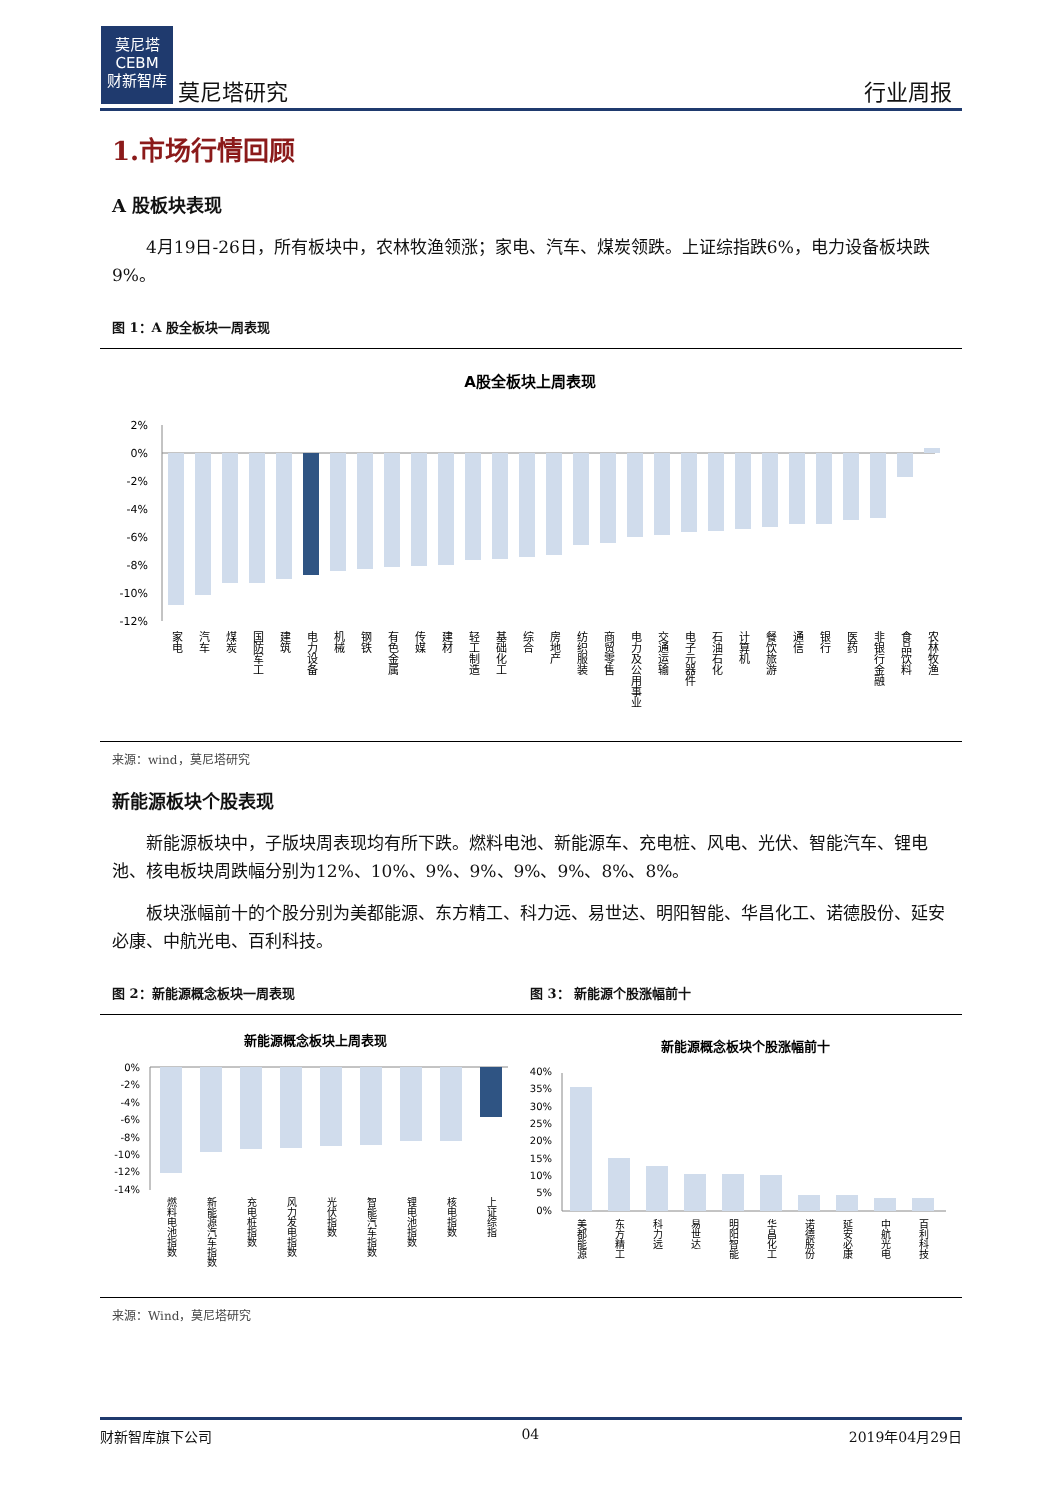莫尼塔
CEBM
财新智库
莫尼塔研究 行业周报
1.市场行情回顾
A 股板块表现
4月19日-26日，所有板块中，农林牧渔领涨；家电、汽车、煤炭领跌。上证综指跌6%，电力设备板块跌9%。
图 1：A 股全板块一周表现
A股全板块上周表现
2%
0%
-2%
-4%
-6%
-8%
-10%
-12%
家电
汽车
煤炭
国防军工
建筑
电力设备
机械
钢铁
有色金属
传媒
建材
轻工制造
基础化工
综合
房地产
纺织服装
商贸零售
电力及公用事业
交通运输
电子元器件
石油石化
计算机
餐饮旅游
通信
银行
医药
非银行金融
食品饮料
农林牧渔
来源：wind，莫尼塔研究
新能源板块个股表现
新能源板块中，子版块周表现均有所下跌。燃料电池、新能源车、充电桩、风电、光伏、智能汽车、锂电池、核电板块周跌幅分别为12%、10%、9%、9%、9%、9%、8%、8%。
板块涨幅前十的个股分别为美都能源、东方精工、科力远、易世达、明阳智能、华昌化工、诺德股份、延安必康、中航光电、百利科技。
图 2：新能源概念板块一周表现 图 3： 新能源个股涨幅前十
新能源概念板块上周表现
0%
-2%
-4%
-6%
-8%
-10%
-12%
-14%
燃料电池指数
新能源汽车指数
充电桩指数
风力发电指数
光伏指数
智能汽车指数
锂电池指数
核电指数
上证综指
新能源概念板块个股涨幅前十
40%
35%
30%
25%
20%
15%
10%
5%
0%
美都能源
东方精工
科力远
易世达
明阳智能
华昌化工
诺德股份
延安必康
中航光电
百利科技
来源：Wind，莫尼塔研究
财新智库旗下公司 04 2019年04月29日